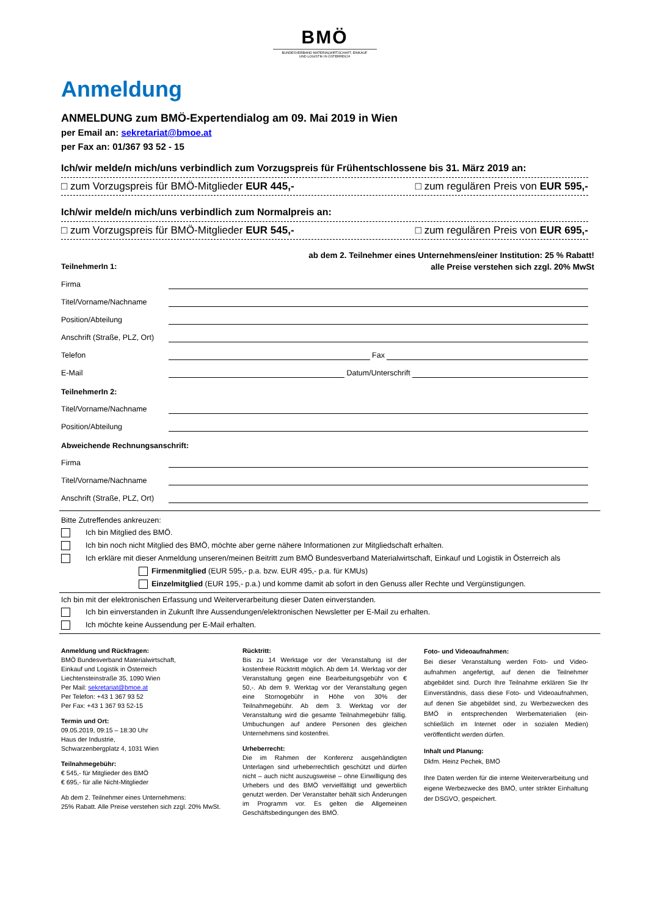BMÖ
BUNDESVERBAND MATERIALWIRTSCHAFT, EINKAUF
UND LOGISTIK IN ÖSTERREICH
Anmeldung
ANMELDUNG zum BMÖ-Expertendialog am 09. Mai 2019 in Wien
per Email an: sekretariat@bmoe.at
per Fax an: 01/367 93 52 - 15
Ich/wir melde/n mich/uns verbindlich zum Vorzugspreis für Frühentschlossene bis 31. März 2019 an:
□ zum Vorzugspreis für BMÖ-Mitglieder EUR 445,- □ zum regulären Preis von EUR 595,-
Ich/wir melde/n mich/uns verbindlich zum Normalpreis an:
□ zum Vorzugspreis für BMÖ-Mitglieder EUR 545,- □ zum regulären Preis von EUR 695,-
ab dem 2. Teilnehmer eines Unternehmens/einer Institution: 25 % Rabatt!
TeilnehmerIn 1: alle Preise verstehen sich zzgl. 20% MwSt
Firma
Titel/Vorname/Nachname
Position/Abteilung
Anschrift (Straße, PLZ, Ort)
Telefon Fax
E-Mail Datum/Unterschrift
TeilnehmerIn 2:
Titel/Vorname/Nachname
Position/Abteilung
Abweichende Rechnungsanschrift:
Firma
Titel/Vorname/Nachname
Anschrift (Straße, PLZ, Ort)
Bitte Zutreffendes ankreuzen:
Ich bin Mitglied des BMÖ.
Ich bin noch nicht Mitglied des BMÖ, möchte aber gerne nähere Informationen zur Mitgliedschaft erhalten.
Ich erkläre mit dieser Anmeldung unseren/meinen Beitritt zum BMÖ Bundesverband Materialwirtschaft, Einkauf und Logistik in Österreich als
Firmenmitglied (EUR 595,- p.a. bzw. EUR 495,- p.a. für KMUs)
Einzelmitglied (EUR 195,- p.a.) und komme damit ab sofort in den Genuss aller Rechte und Vergünstigungen.
Ich bin mit der elektronischen Erfassung und Weiterverarbeitung dieser Daten einverstanden.
Ich bin einverstanden in Zukunft Ihre Aussendungen/elektronischen Newsletter per E-Mail zu erhalten.
Ich möchte keine Aussendung per E-Mail erhalten.
Anmeldung und Rückfragen:
BMÖ Bundesverband Materialwirtschaft,
Einkauf und Logistik in Österreich
Liechtensteinstraße 35, 1090 Wien
Per Mail: sekretariat@bmoe.at
Per Telefon: +43 1 367 93 52
Per Fax: +43 1 367 93 52-15
Termin und Ort:
09.05.2019, 09:15 – 18:30 Uhr
Haus der Industrie,
Schwarzenbergplatz 4, 1031 Wien
Teilnahmegebühr:
€ 545,- für Mitglieder des BMÖ
€ 695,- für alle Nicht-Mitglieder
Ab dem 2. Teilnehmer eines Unternehmens:
25% Rabatt. Alle Preise verstehen sich zzgl. 20% MwSt.
Rücktritt:
Bis zu 14 Werktage vor der Veranstaltung ist der kostenfreie Rücktritt möglich. Ab dem 14. Werktag vor der Veranstaltung gegen eine Bearbeitungsgebühr von € 50,-. Ab dem 9. Werktag vor der Veranstaltung gegen eine Stornogebühr in Höhe von 30% der Teilnahmegebühr. Ab dem 3. Werktag vor der Veranstaltung wird die gesamte Teilnahmegebühr fällig. Umbuchungen auf andere Personen des gleichen Unternehmens sind kostenfrei.
Urheberrecht:
Die im Rahmen der Konferenz ausgehändigten Unterlagen sind urheberrechtlich geschützt und dürfen nicht – auch nicht auszugsweise – ohne Einwilligung des Urhebers und des BMÖ vervielfältigt und gewerblich genutzt werden. Der Veranstalter behält sich Änderungen im Programm vor. Es gelten die Allgemeinen Geschäftsbedingungen des BMÖ.
Foto- und Videoaufnahmen:
Bei dieser Veranstaltung werden Foto- und Video-aufnahmen angefertigt, auf denen die Teilnehmer abgebildet sind. Durch Ihre Teilnahme erklären Sie Ihr Einverständnis, dass diese Foto- und Videoaufnahmen, auf denen Sie abgebildet sind, zu Werbezwecken des BMÖ in entsprechenden Werbematerialien (ein-schließlich im Internet oder in sozialen Medien) veröffentlicht werden dürfen.
Inhalt und Planung:
Dkfm. Heinz Pechek, BMÖ
Ihre Daten werden für die interne Weiterverarbeitung und eigene Werbezwecke des BMÖ, unter strikter Einhaltung der DSGVO, gespeichert.